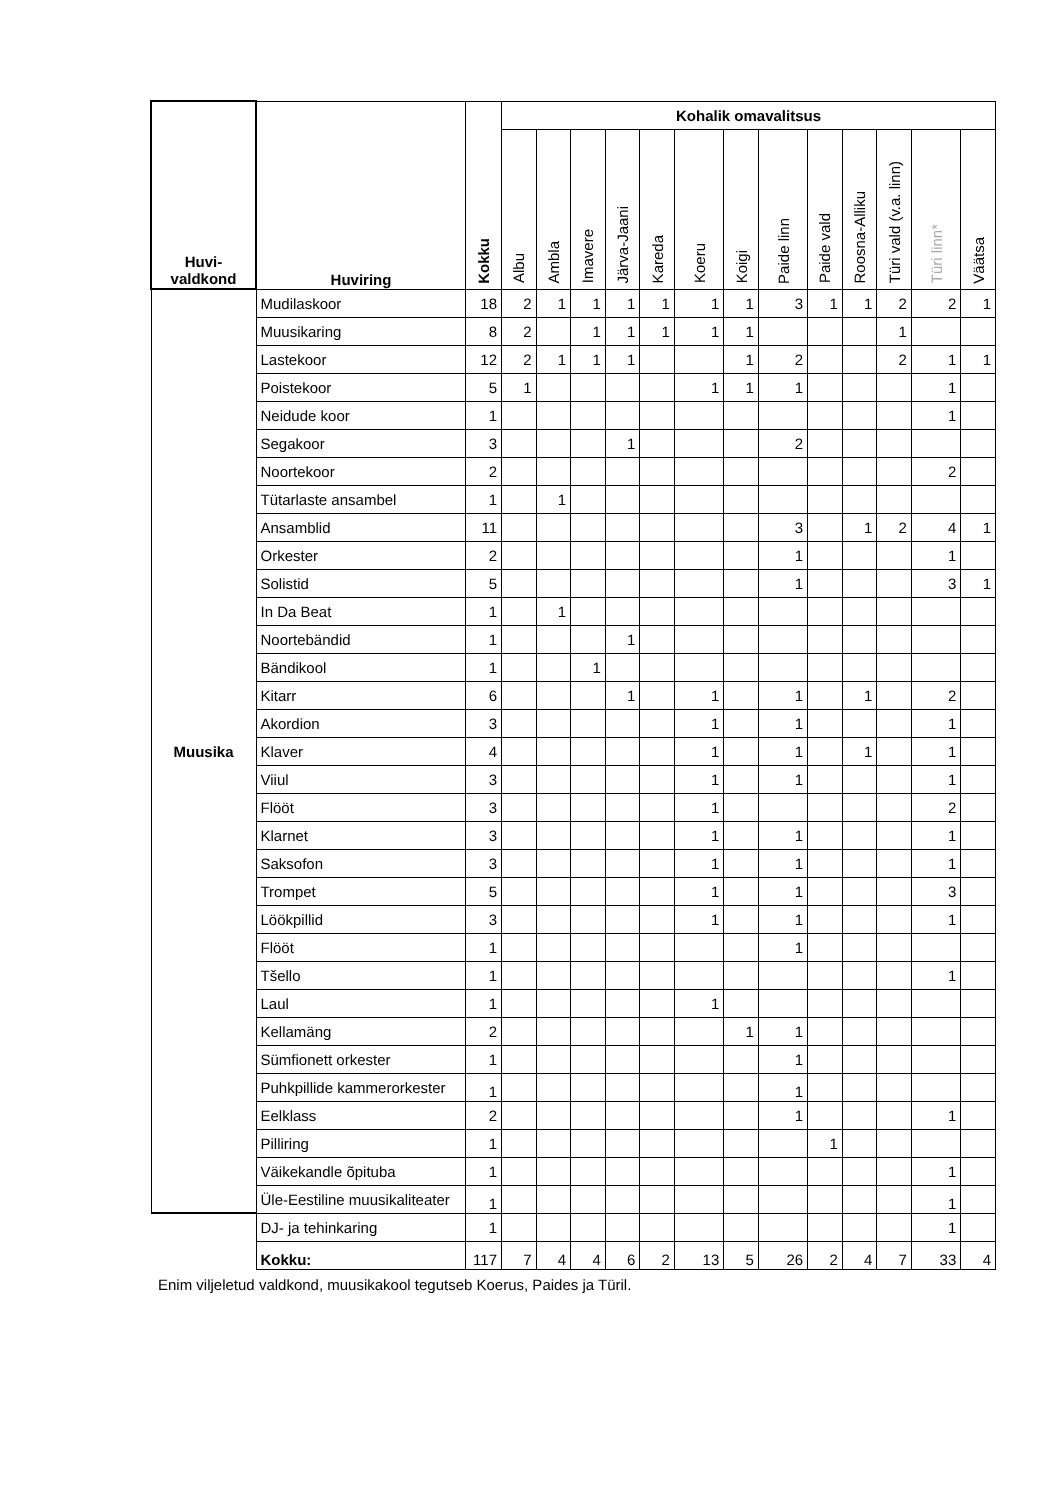| Huvi- valdkond | Huviring | Kokku | Kohalik omavalitsus | | | | | | | | | | | | |
| --- | --- | --- | --- | --- | --- | --- | --- | --- | --- | --- | --- | --- | --- | --- | --- |
| | | | Albu | Ambla | Imavere | Järva-Jaani | Kareda | Koeru | Koigi | Paide linn | Paide vald | Roosna-Alliku | Türi vald (v.a. linn) | Türi linn* | Väätsa |
| Muusika | Mudilaskoor | 18 | 2 | 1 | 1 | 1 | 1 | 1 | 1 | 3 | 1 | 1 | 2 | 2 | 1 |
| | Muusikaring | 8 | 2 | | 1 | 1 | 1 | 1 | 1 | | | | 1 | | |
| | Lastekoor | 12 | 2 | 1 | 1 | 1 | | | 1 | 2 | | | 2 | 1 | 1 |
| | Poistekoor | 5 | 1 | | | | | 1 | 1 | 1 | | | | 1 | |
| | Neidude koor | 1 | | | | | | | | | | | | 1 | |
| | Segakoor | 3 | | | | 1 | | | | 2 | | | | | |
| | Noortekoor | 2 | | | | | | | | | | | | 2 | |
| | Tütarlaste ansambel | 1 | | 1 | | | | | | | | | | | |
| | Ansamblid | 11 | | | | | | | | 3 | | 1 | 2 | 4 | 1 |
| | Orkester | 2 | | | | | | | | 1 | | | | 1 | |
| | Solistid | 5 | | | | | | | | 1 | | | | 3 | 1 |
| | In Da Beat | 1 | | 1 | | | | | | | | | | | |
| | Noortebändid | 1 | | | | 1 | | | | | | | | | |
| | Bändikool | 1 | | | 1 | | | | | | | | | | |
| | Kitarr | 6 | | | | 1 | | 1 | | 1 | | 1 | | 2 | |
| | Akordion | 3 | | | | | | 1 | | 1 | | | | 1 | |
| | Klaver | 4 | | | | | | 1 | | 1 | | 1 | | 1 | |
| | Viiul | 3 | | | | | | 1 | | 1 | | | | 1 | |
| | Flööt | 3 | | | | | | 1 | | | | | | 2 | |
| | Klarnet | 3 | | | | | | 1 | | 1 | | | | 1 | |
| | Saksofon | 3 | | | | | | 1 | | 1 | | | | 1 | |
| | Trompet | 5 | | | | | | 1 | | 1 | | | | 3 | |
| | Löökpillid | 3 | | | | | | 1 | | 1 | | | | 1 | |
| | Flööt | 1 | | | | | | | | 1 | | | | | |
| | Tšello | 1 | | | | | | | | | | | | 1 | |
| | Laul | 1 | | | | | | 1 | | | | | | | |
| | Kellamäng | 2 | | | | | | | 1 | 1 | | | | | |
| | Sümfionett orkester | 1 | | | | | | | | 1 | | | | | |
| | Puhkpillide kammerorkester | 1 | | | | | | | | 1 | | | | | |
| | Eelklass | 2 | | | | | | | | 1 | | | | 1 | |
| | Pilliring | 1 | | | | | | | | | 1 | | | | |
| | Väikekandle õpituba | 1 | | | | | | | | | | | | 1 | |
| | Üle-Eestiline muusikaliteater | 1 | | | | | | | | | | | | 1 | |
| | DJ- ja tehinkaring | 1 | | | | | | | | | | | | 1 | |
| | Kokku: | 117 | 7 | 4 | 4 | 6 | 2 | 13 | 5 | 26 | 2 | 4 | 7 | 33 | 4 |
Enim viljeletud valdkond, muusikakool tegutseb Koerus, Paides ja Türil.